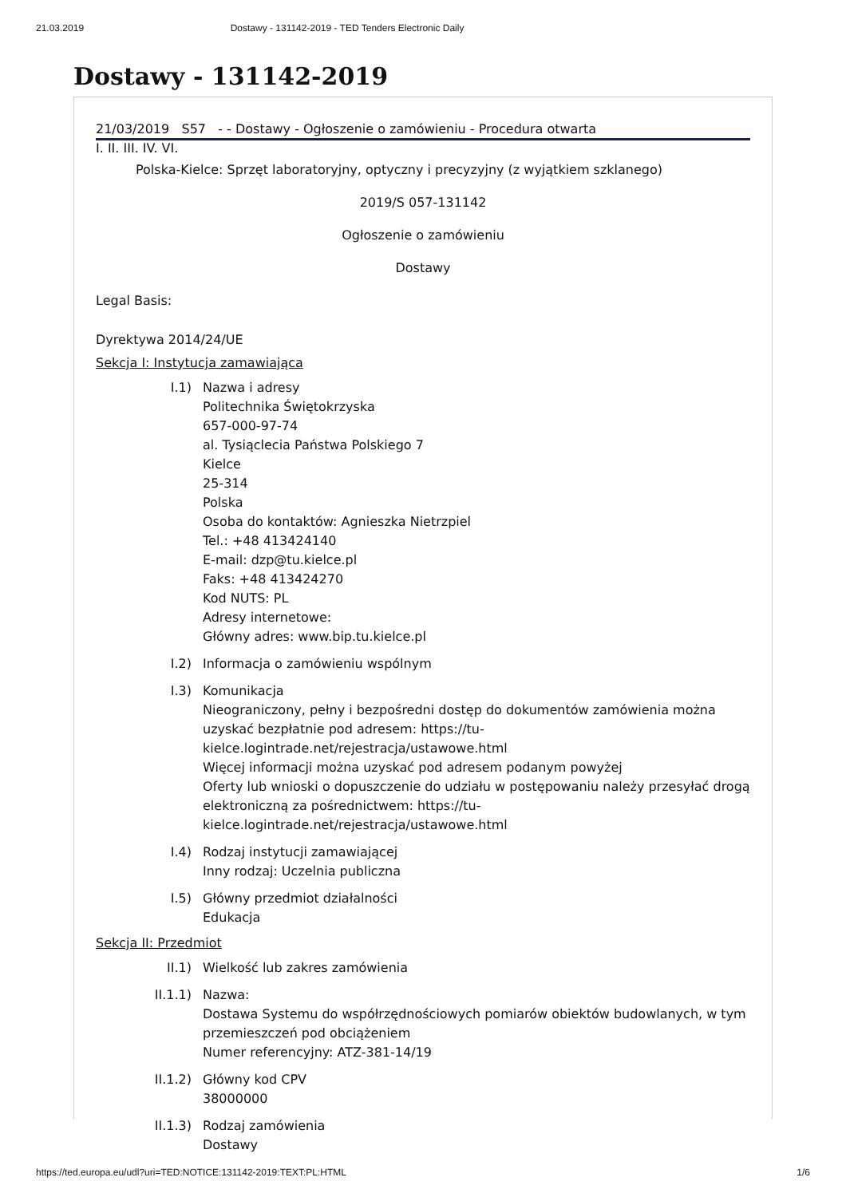21.03.2019 Dostawy - 131142-2019 - TED Tenders Electronic Daily
Dostawy - 131142-2019
21/03/2019 S57 - - Dostawy - Ogłoszenie o zamówieniu - Procedura otwarta
I. II. III. IV. VI.
Polska-Kielce: Sprzęt laboratoryjny, optyczny i precyzyjny (z wyjątkiem szklanego)
2019/S 057-131142
Ogłoszenie o zamówieniu
Dostawy
Legal Basis:
Dyrektywa 2014/24/UE
Sekcja I: Instytucja zamawiająca
I.1) Nazwa i adresy
Politechnika Świętokrzyska
657-000-97-74
al. Tysiąclecia Państwa Polskiego 7
Kielce
25-314
Polska
Osoba do kontaktów: Agnieszka Nietrzpiel
Tel.: +48 413424140
E-mail: dzp@tu.kielce.pl
Faks: +48 413424270
Kod NUTS: PL
Adresy internetowe:
Główny adres: www.bip.tu.kielce.pl
I.2) Informacja o zamówieniu wspólnym
I.3) Komunikacja
Nieograniczony, pełny i bezpośredni dostęp do dokumentów zamówienia można uzyskać bezpłatnie pod adresem: https://tu-kielce.logintrade.net/rejestracja/ustawowe.html
Więcej informacji można uzyskać pod adresem podanym powyżej
Oferty lub wnioski o dopuszczenie do udziału w postępowaniu należy przesyłać drogą elektroniczną za pośrednictwem: https://tu-kielce.logintrade.net/rejestracja/ustawowe.html
I.4) Rodzaj instytucji zamawiającej
Inny rodzaj: Uczelnia publiczna
I.5) Główny przedmiot działalności
Edukacja
Sekcja II: Przedmiot
II.1) Wielkość lub zakres zamówienia
II.1.1) Nazwa:
Dostawa Systemu do współrzędnościowych pomiarów obiektów budowlanych, w tym przemieszczeń pod obciążeniem
Numer referencyjny: ATZ-381-14/19
II.1.2) Główny kod CPV
38000000
II.1.3) Rodzaj zamówienia
Dostawy
https://ted.europa.eu/udl?uri=TED:NOTICE:131142-2019:TEXT:PL:HTML 1/6